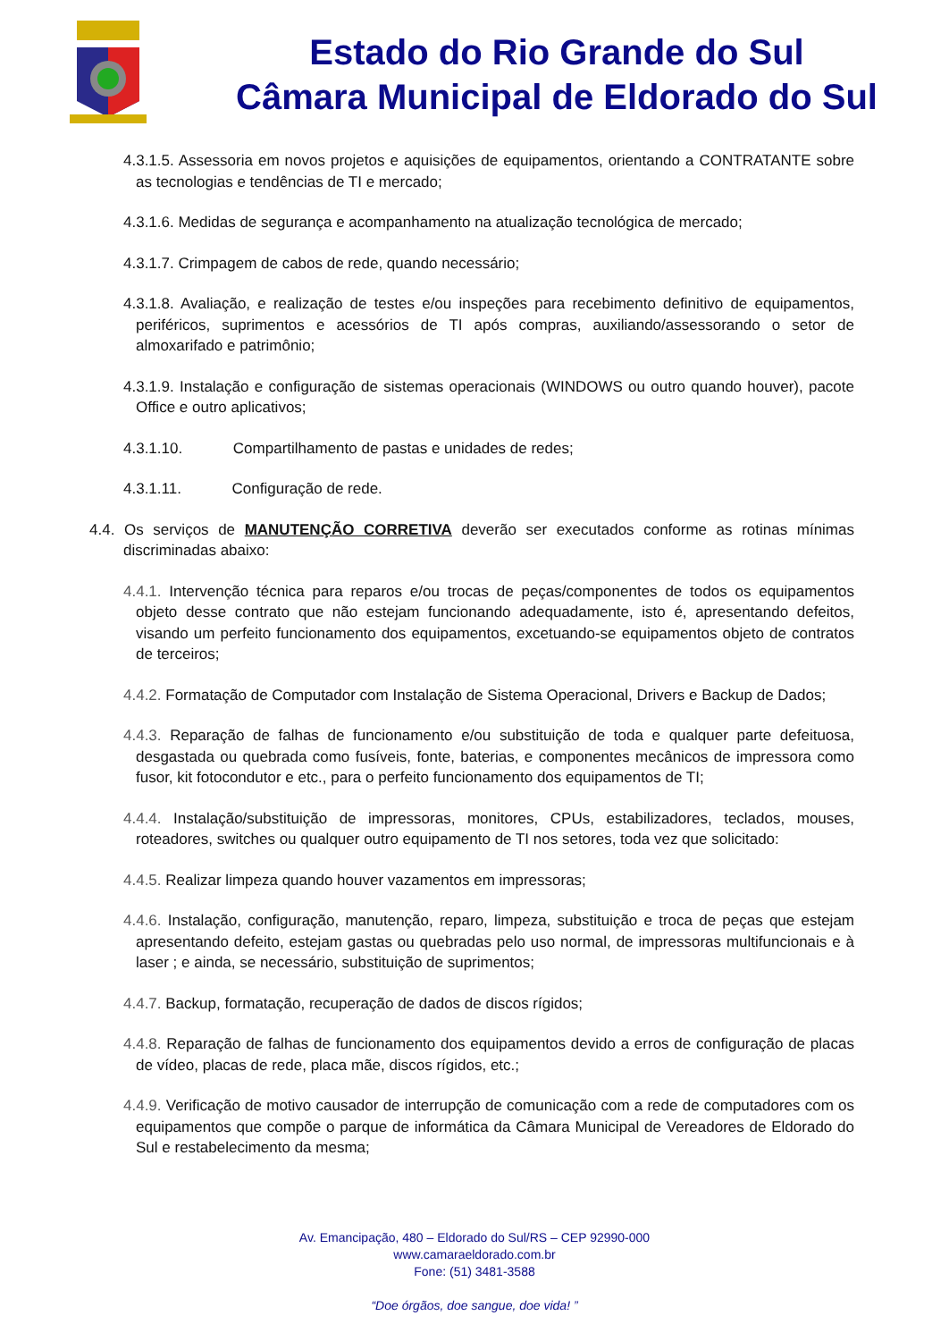Estado do Rio Grande do Sul
Câmara Municipal de Eldorado do Sul
4.3.1.5. Assessoria em novos projetos e aquisições de equipamentos, orientando a CONTRATANTE sobre as tecnologias e tendências de TI e mercado;
4.3.1.6. Medidas de segurança e acompanhamento na atualização tecnológica de mercado;
4.3.1.7. Crimpagem de cabos de rede, quando necessário;
4.3.1.8. Avaliação, e realização de testes e/ou inspeções para recebimento definitivo de equipamentos, periféricos, suprimentos e acessórios de TI após compras, auxiliando/assessorando o setor de almoxarifado e patrimônio;
4.3.1.9. Instalação e configuração de sistemas operacionais (WINDOWS ou outro quando houver), pacote Office e outro aplicativos;
4.3.1.10. Compartilhamento de pastas e unidades de redes;
4.3.1.11. Configuração de rede.
4.4. Os serviços de MANUTENÇÃO CORRETIVA deverão ser executados conforme as rotinas mínimas discriminadas abaixo:
4.4.1. Intervenção técnica para reparos e/ou trocas de peças/componentes de todos os equipamentos objeto desse contrato que não estejam funcionando adequadamente, isto é, apresentando defeitos, visando um perfeito funcionamento dos equipamentos, excetuando-se equipamentos objeto de contratos de terceiros;
4.4.2. Formatação de Computador com Instalação de Sistema Operacional, Drivers e Backup de Dados;
4.4.3. Reparação de falhas de funcionamento e/ou substituição de toda e qualquer parte defeituosa, desgastada ou quebrada como fusíveis, fonte, baterias, e componentes mecânicos de impressora como fusor, kit fotocondutor e etc., para o perfeito funcionamento dos equipamentos de TI;
4.4.4. Instalação/substituição de impressoras, monitores, CPUs, estabilizadores, teclados, mouses, roteadores, switches ou qualquer outro equipamento de TI nos setores, toda vez que solicitado:
4.4.5. Realizar limpeza quando houver vazamentos em impressoras;
4.4.6. Instalação, configuração, manutenção, reparo, limpeza, substituição e troca de peças que estejam apresentando defeito, estejam gastas ou quebradas pelo uso normal, de impressoras multifuncionais e à laser ; e ainda, se necessário, substituição de suprimentos;
4.4.7. Backup, formatação, recuperação de dados de discos rígidos;
4.4.8. Reparação de falhas de funcionamento dos equipamentos devido a erros de configuração de placas de vídeo, placas de rede, placa mãe, discos rígidos, etc.;
4.4.9. Verificação de motivo causador de interrupção de comunicação com a rede de computadores com os equipamentos que compõe o parque de informática da Câmara Municipal de Vereadores de Eldorado do Sul e restabelecimento da mesma;
Av. Emancipação, 480 – Eldorado do Sul/RS – CEP 92990-000
www.camaraeldorado.com.br
Fone: (51) 3481-3588
“Doe órgãos, doe sangue, doe vida! ”